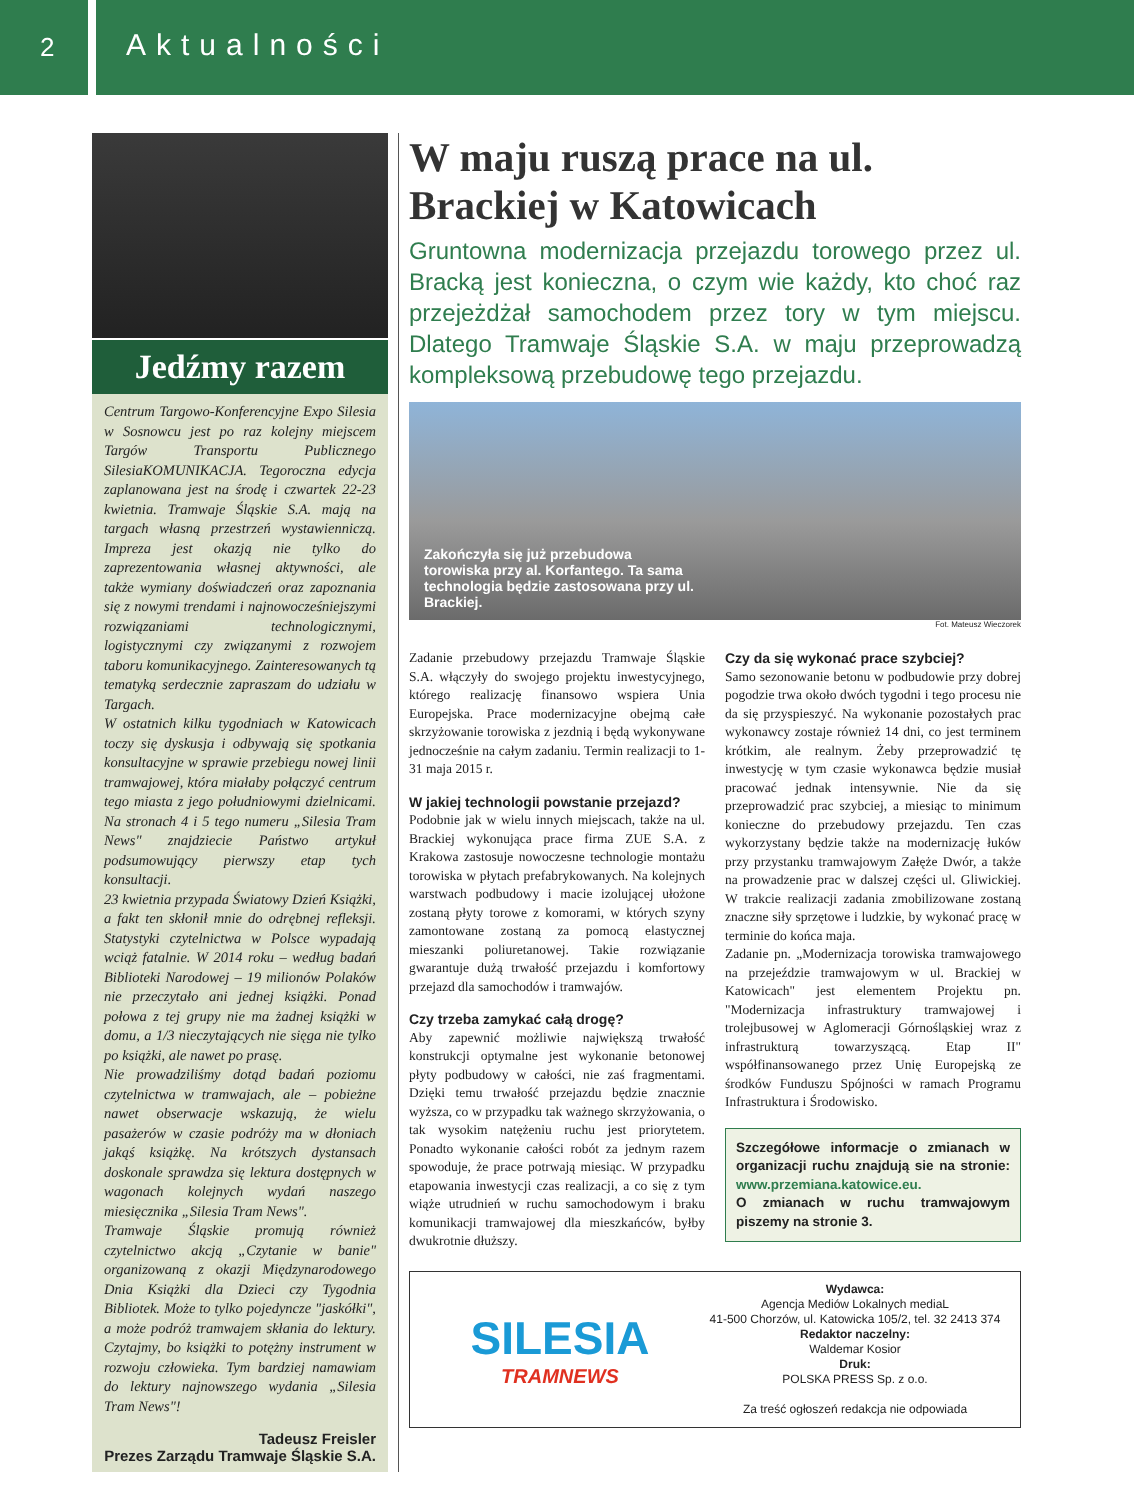2
Aktualności
Jedźmy razem
Centrum Targowo-Konferencyjne Expo Silesia w Sosnowcu jest po raz kolejny miejscem Targów Transportu Publicznego SilesiaKOMUNIKACJA. Tegoroczna edycja zaplanowana jest na środę i czwartek 22-23 kwietnia. Tramwaje Śląskie S.A. mają na targach własną przestrzeń wystawienniczą. Impreza jest okazją nie tylko do zaprezentowania własnej aktywności, ale także wymiany doświadczeń oraz zapoznania się z nowymi trendami i najnowocześniejszymi rozwiązaniami technologicznymi, logistycznymi czy związanymi z rozwojem taboru komunikacyjnego. Zainteresowanych tą tematyką serdecznie zapraszam do udziału w Targach.
W ostatnich kilku tygodniach w Katowicach toczy się dyskusja i odbywają się spotkania konsultacyjne w sprawie przebiegu nowej linii tramwajowej, która miałaby połączyć centrum tego miasta z jego południowymi dzielnicami. Na stronach 4 i 5 tego numeru „Silesia Tram News" znajdziecie Państwo artykuł podsumowujący pierwszy etap tych konsultacji.
23 kwietnia przypada Światowy Dzień Książki, a fakt ten skłonił mnie do odrębnej refleksji. Statystyki czytelnictwa w Polsce wypadają wciąż fatalnie. W 2014 roku – według badań Biblioteki Narodowej – 19 milionów Polaków nie przeczytało ani jednej książki. Ponad połowa z tej grupy nie ma żadnej książki w domu, a 1/3 nieczytających nie sięga nie tylko po książki, ale nawet po prasę.
Nie prowadziliśmy dotąd badań poziomu czytelnictwa w tramwajach, ale – pobieżne nawet obserwacje wskazują, że wielu pasażerów w czasie podróży ma w dłoniach jakąś książkę. Na krótszych dystansach doskonale sprawdza się lektura dostępnych w wagonach kolejnych wydań naszego miesięcznika „Silesia Tram News".
Tramwaje Śląskie promują również czytelnictwo akcją „Czytanie w banie" organizowaną z okazji Międzynarodowego Dnia Książki dla Dzieci czy Tygodnia Bibliotek. Może to tylko pojedyncze "jaskółki", a może podróż tramwajem skłania do lektury. Czytajmy, bo książki to potężny instrument w rozwoju człowieka. Tym bardziej namawiam do lektury najnowszego wydania „Silesia Tram News"!
Tadeusz Freisler
Prezes Zarządu Tramwaje Śląskie S.A.
W maju ruszą prace na ul. Brackiej w Katowicach
Gruntowna modernizacja przejazdu torowego przez ul. Bracką jest konieczna, o czym wie każdy, kto choć raz przejeżdżał samochodem przez tory w tym miejscu. Dlatego Tramwaje Śląskie S.A. w maju przeprowadzą kompleksową przebudowę tego przejazdu.
Zakończyła się już przebudowa torowiska przy al. Korfantego. Ta sama technologia będzie zastosowana przy ul. Brackiej.
Fot. Mateusz Wieczorek
Zadanie przebudowy przejazdu Tramwaje Śląskie S.A. włączyły do swojego projektu inwestycyjnego, którego realizację finansowo wspiera Unia Europejska. Prace modernizacyjne obejmą całe skrzyżowanie torowiska z jezdnią i będą wykonywane jednocześnie na całym zadaniu. Termin realizacji to 1-31 maja 2015 r.
W jakiej technologii powstanie przejazd?
Podobnie jak w wielu innych miejscach, także na ul. Brackiej wykonująca prace firma ZUE S.A. z Krakowa zastosuje nowoczesne technologie montażu torowiska w płytach prefabrykowanych. Na kolejnych warstwach podbudowy i macie izolującej ułożone zostaną płyty torowe z komorami, w których szyny zamontowane zostaną za pomocą elastycznej mieszanki poliuretanowej. Takie rozwiązanie gwarantuje dużą trwałość przejazdu i komfortowy przejazd dla samochodów i tramwajów.
Czy trzeba zamykać całą drogę?
Aby zapewnić możliwie największą trwałość konstrukcji optymalne jest wykonanie betonowej płyty podbudowy w całości, nie zaś fragmentami. Dzięki temu trwałość przejazdu będzie znacznie wyższa, co w przypadku tak ważnego skrzyżowania, o tak wysokim natężeniu ruchu jest priorytetem. Ponadto wykonanie całości robót za jednym razem spowoduje, że prace potrwają miesiąc. W przypadku etapowania inwestycji czas realizacji, a co się z tym wiąże utrudnień w ruchu samochodowym i braku komunikacji tramwajowej dla mieszkańców, byłby dwukrotnie dłuższy.
Czy da się wykonać prace szybciej?
Samo sezonowanie betonu w podbudowie przy dobrej pogodzie trwa około dwóch tygodni i tego procesu nie da się przyspieszyć. Na wykonanie pozostałych prac wykonawcy zostaje również 14 dni, co jest terminem krótkim, ale realnym. Żeby przeprowadzić tę inwestycję w tym czasie wykonawca będzie musiał pracować jednak intensywnie. Nie da się przeprowadzić prac szybciej, a miesiąc to minimum konieczne do przebudowy przejazdu. Ten czas wykorzystany będzie także na modernizację łuków przy przystanku tramwajowym Załęże Dwór, a także na prowadzenie prac w dalszej części ul. Gliwickiej. W trakcie realizacji zadania zmobilizowane zostaną znaczne siły sprzętowe i ludzkie, by wykonać pracę w terminie do końca maja.
Zadanie pn. „Modernizacja torowiska tramwajowego na przejeździe tramwajowym w ul. Brackiej w Katowicach" jest elementem Projektu pn. "Modernizacja infrastruktury tramwajowej i trolejbusowej w Aglomeracji Górnośląskiej wraz z infrastrukturą towarzyszącą. Etap II" współfinansowanego przez Unię Europejską ze środków Funduszu Spójności w ramach Programu Infrastruktura i Środowisko.
Szczegółowe informacje o zmianach w organizacji ruchu znajdują sie na stronie: www.przemiana.katowice.eu.
O zmianach w ruchu tramwajowym piszemy na stronie 3.
SILESIA
TRAMNEWS
Wydawca:
Agencja Mediów Lokalnych mediaL
41-500 Chorzów, ul. Katowicka 105/2, tel. 32 2413 374
Redaktor naczelny:
Waldemar Kosior
Druk:
POLSKA PRESS Sp. z o.o.
Za treść ogłoszeń redakcja nie odpowiada